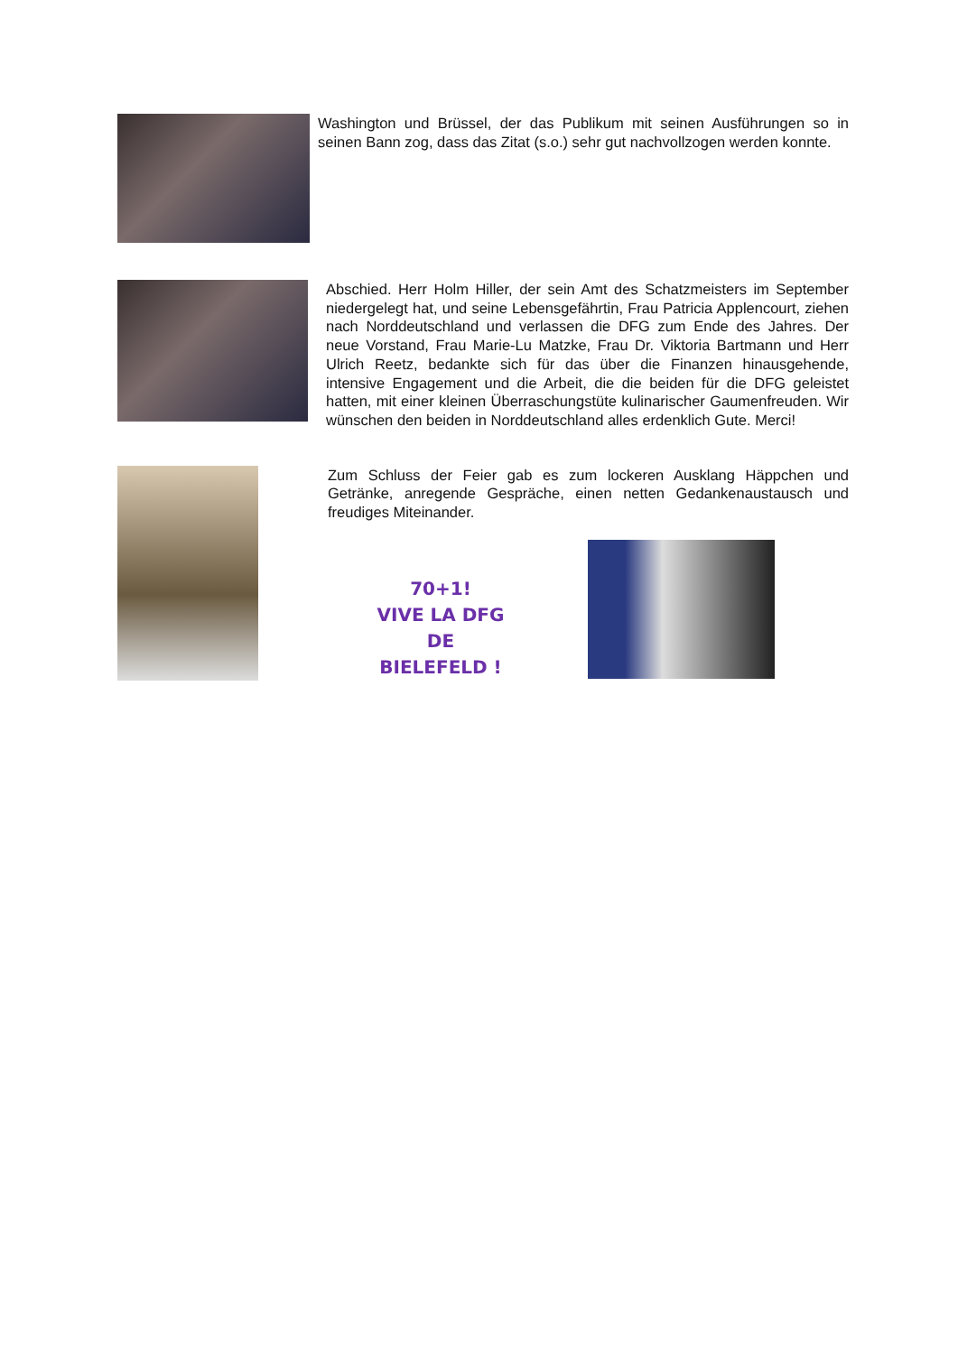Washington und Brüssel, der das Publikum mit seinen Ausführungen so in seinen Bann zog, dass das Zitat (s.o.) sehr gut nachvollzogen werden konnte.
Abschied. Herr Holm Hiller, der sein Amt des Schatzmeisters im September niedergelegt hat, und seine Lebensgefährtin, Frau Patricia Applencourt, ziehen nach Norddeutschland und verlassen die DFG zum Ende des Jahres. Der neue Vorstand, Frau Marie-Lu Matzke, Frau Dr. Viktoria Bartmann und Herr Ulrich Reetz, bedankte sich für das über die Finanzen hinausgehende, intensive Engagement und die Arbeit, die die beiden für die DFG geleistet hatten, mit einer kleinen Überraschungstüte kulinarischer Gaumenfreuden. Wir wünschen den beiden in Norddeutschland alles erdenklich Gute. Merci!
Zum Schluss der Feier gab es zum lockeren Ausklang Häppchen und Getränke, anregende Gespräche, einen netten Gedankenaustausch und freudiges Miteinander.
70+1!
VIVE LA DFG DE BIELEFELD !